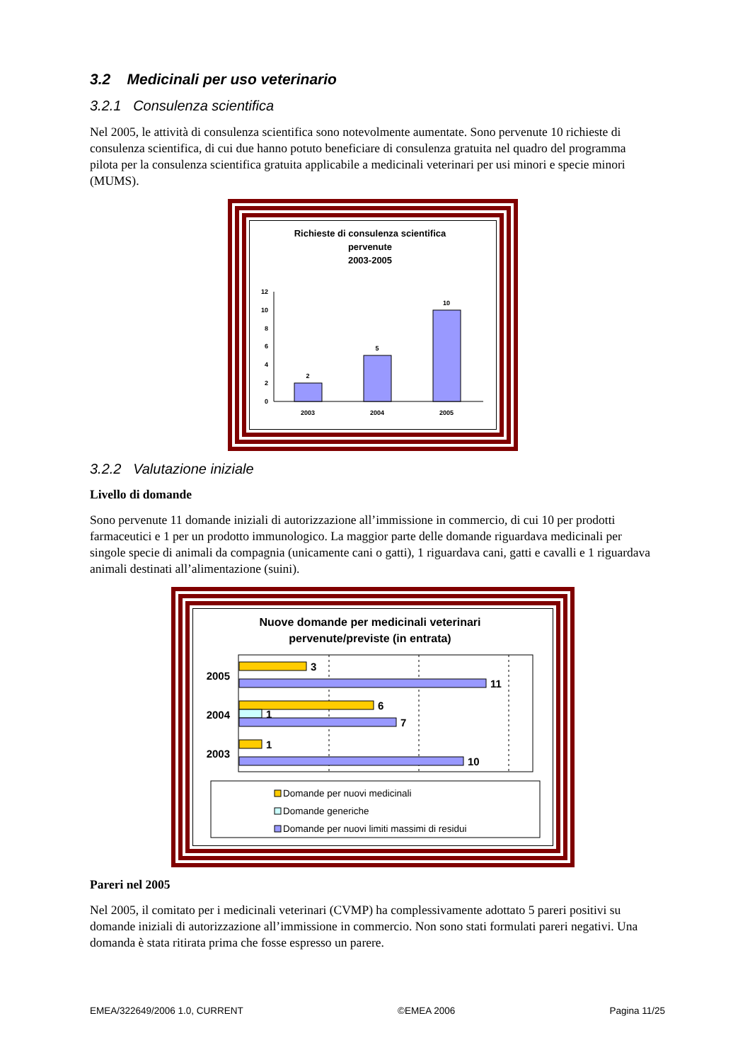3.2 Medicinali per uso veterinario
3.2.1 Consulenza scientifica
Nel 2005, le attività di consulenza scientifica sono notevolmente aumentate. Sono pervenute 10 richieste di consulenza scientifica, di cui due hanno potuto beneficiare di consulenza gratuita nel quadro del programma pilota per la consulenza scientifica gratuita applicabile a medicinali veterinari per usi minori e specie minori (MUMS).
Richieste di consulenza scientifica
pervenute
2003-2005
0
2
4
6
8
10
12
2
5
10
2003
2004
2005
3.2.2 Valutazione iniziale
Livello di domande
Sono pervenute 11 domande iniziali di autorizzazione all’immissione in commercio, di cui 10 per prodotti farmaceutici e 1 per un prodotto immunologico. La maggior parte delle domande riguardava medicinali per singole specie di animali da compagnia (unicamente cani o gatti), 1 riguardava cani, gatti e cavalli e 1 riguardava animali destinati all’alimentazione (suini).
Nuove domande per medicinali veterinari
pervenute/previste (in entrata)
2005
2004
2003
3
11
6
1
7
1
10
Domande per nuovi medicinali
Domande generiche
Domande per nuovi limiti massimi di residui
Pareri nel 2005
Nel 2005, il comitato per i medicinali veterinari (CVMP) ha complessivamente adottato 5 pareri positivi su domande iniziali di autorizzazione all’immissione in commercio. Non sono stati formulati pareri negativi. Una domanda è stata ritirata prima che fosse espresso un parere.
EMEA/322649/2006 1.0, CURRENT ©EMEA 2006 Pagina 11/25